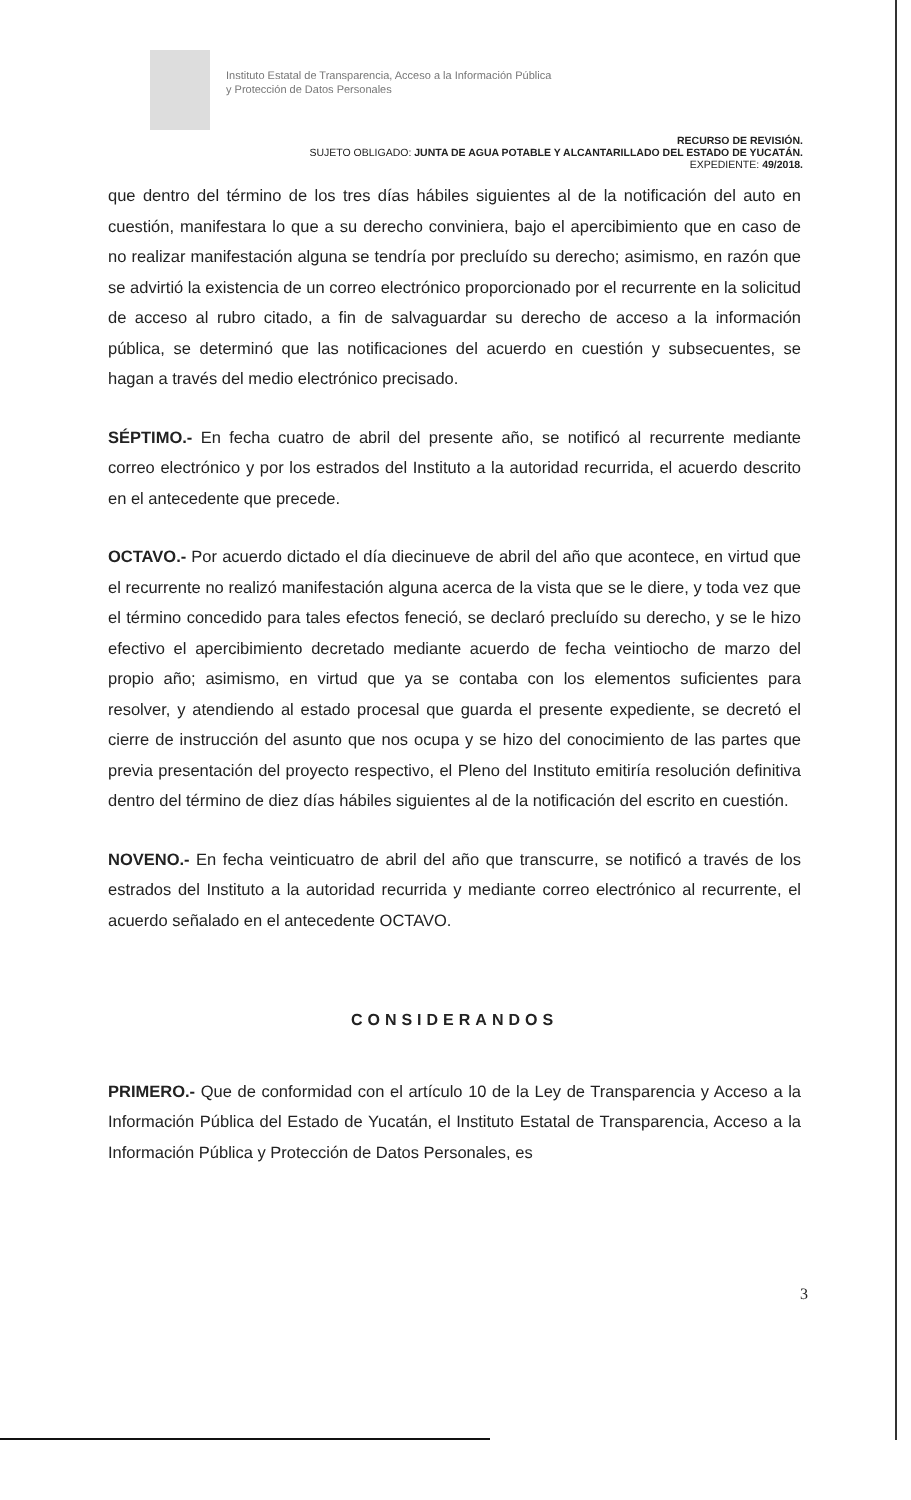Instituto Estatal de Transparencia, Acceso a la Información Pública
y Protección de Datos Personales
RECURSO DE REVISIÓN.
SUJETO OBLIGADO: JUNTA DE AGUA POTABLE Y ALCANTARILLADO DEL ESTADO DE YUCATÁN.
EXPEDIENTE: 49/2018.
que dentro del término de los tres días hábiles siguientes al de la notificación del auto en cuestión, manifestara lo que a su derecho conviniera, bajo el apercibimiento que en caso de no realizar manifestación alguna se tendría por precluído su derecho; asimismo, en razón que se advirtió la existencia de un correo electrónico proporcionado por el recurrente en la solicitud de acceso al rubro citado, a fin de salvaguardar su derecho de acceso a la información pública, se determinó que las notificaciones del acuerdo en cuestión y subsecuentes, se hagan a través del medio electrónico precisado.
SÉPTIMO.- En fecha cuatro de abril del presente año, se notificó al recurrente mediante correo electrónico y por los estrados del Instituto a la autoridad recurrida, el acuerdo descrito en el antecedente que precede.
OCTAVO.- Por acuerdo dictado el día diecinueve de abril del año que acontece, en virtud que el recurrente no realizó manifestación alguna acerca de la vista que se le diere, y toda vez que el término concedido para tales efectos feneció, se declaró precluído su derecho, y se le hizo efectivo el apercibimiento decretado mediante acuerdo de fecha veintiocho de marzo del propio año; asimismo, en virtud que ya se contaba con los elementos suficientes para resolver, y atendiendo al estado procesal que guarda el presente expediente, se decretó el cierre de instrucción del asunto que nos ocupa y se hizo del conocimiento de las partes que previa presentación del proyecto respectivo, el Pleno del Instituto emitiría resolución definitiva dentro del término de diez días hábiles siguientes al de la notificación del escrito en cuestión.
NOVENO.- En fecha veinticuatro de abril del año que transcurre, se notificó a través de los estrados del Instituto a la autoridad recurrida y mediante correo electrónico al recurrente, el acuerdo señalado en el antecedente OCTAVO.
CONSIDERANDOS
PRIMERO.- Que de conformidad con el artículo 10 de la Ley de Transparencia y Acceso a la Información Pública del Estado de Yucatán, el Instituto Estatal de Transparencia, Acceso a la Información Pública y Protección de Datos Personales, es
3